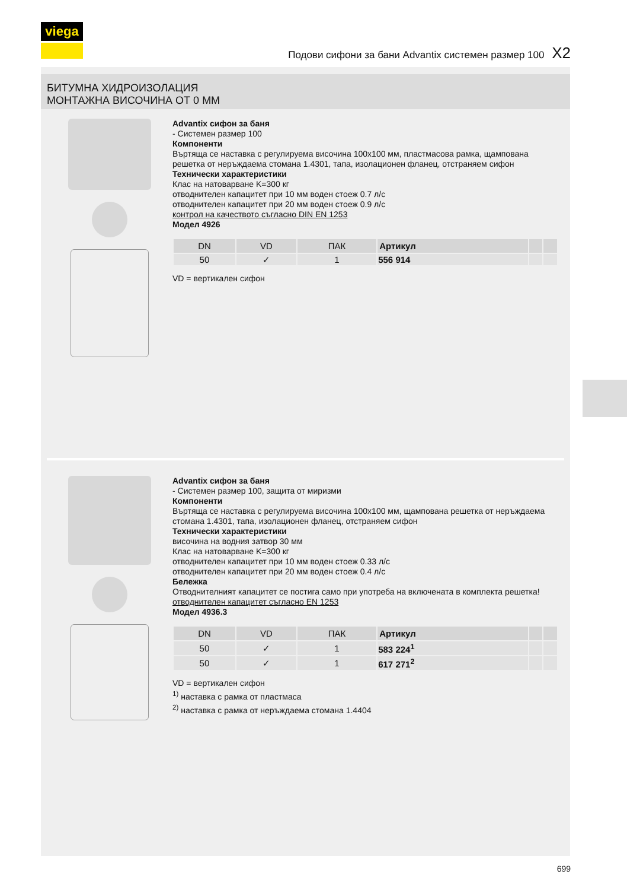viega
Подови сифони за бани Advantix системен размер 100 X2
БИТУМНА ХИДРОИЗОЛАЦИЯ
МОНТАЖНА ВИСОЧИНА ОТ 0 ММ
Advantix сифон за баня
- Системен размер 100
Компоненти
Въртяща се наставка с регулируема височина 100x100 мм, пластмасова рамка, щампована решетка от неръждаема стомана 1.4301, тапа, изолационен фланец, отстраняем сифон
Технически характеристики
Клас на натоварване K=300 кг
отводнителен капацитет при 10 мм воден стоеж 0.7 л/с
отводнителен капацитет при 20 мм воден стоеж 0.9 л/с
контрол на качеството съгласно DIN EN 1253
Модел 4926
| DN | VD | ПАК | Артикул | | |
| --- | --- | --- | --- | --- | --- |
| 50 | ✓ | 1 | 556 914 | | |
VD = вертикален сифон
Advantix сифон за баня
- Системен размер 100, защита от миризми
Компоненти
Въртяща се наставка с регулируема височина 100x100 мм, щампована решетка от неръждаема стомана 1.4301, тапа, изолационен фланец, отстраняем сифон
Технически характеристики
височина на водния затвор 30 мм
Клас на натоварване K=300 кг
отводнителен капацитет при 10 мм воден стоеж 0.33 л/с
отводнителен капацитет при 20 мм воден стоеж 0.4 л/с
Бележка
Отводнителният капацитет се постига само при употреба на включената в комплекта решетка!
отводнителен капацитет съгласно EN 1253
Модел 4936.3
| DN | VD | ПАК | Артикул | | |
| --- | --- | --- | --- | --- | --- |
| 50 | ✓ | 1 | 583 224<sup>1</sup> | | |
| 50 | ✓ | 1 | 617 271<sup>2</sup> | | |
VD = вертикален сифон
<sup>1)</sup> наставка с рамка от пластмаса
<sup>2)</sup> наставка с рамка от неръждаема стомана 1.4404
699